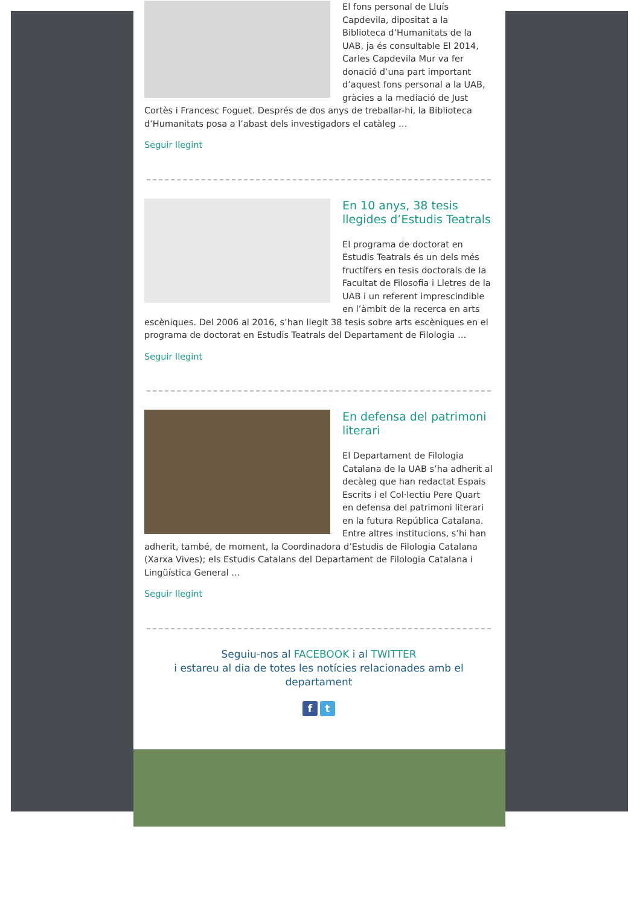El fons personal de Lluís Capdevila, dipositat a la Biblioteca d’Humanitats de la UAB, ja és consultable El 2014, Carles Capdevila Mur va fer donació d’una part important d’aquest fons personal a la UAB, gràcies a la mediació de Just Cortès i Francesc Foguet. Després de dos anys de treballar-hi, la Biblioteca d’Humanitats posa a l’abast dels investigadors el catàleg …
Seguir llegint
En 10 anys, 38 tesis llegides d’Estudis Teatrals
El programa de doctorat en Estudis Teatrals és un dels més fructífers en tesis doctorals de la Facultat de Filosofia i Lletres de la UAB i un referent imprescindible en l’àmbit de la recerca en arts escèniques. Del 2006 al 2016, s’han llegit 38 tesis sobre arts escèniques en el programa de doctorat en Estudis Teatrals del Departament de Filologia …
Seguir llegint
En defensa del patrimoni literari
El Departament de Filologia Catalana de la UAB s’ha adherit al decàleg que han redactat Espais Escrits i el Col·lectiu Pere Quart en defensa del patrimoni literari en la futura República Catalana. Entre altres institucions, s’hi han adherit, també, de moment, la Coordinadora d’Estudis de Filologia Catalana (Xarxa Vives); els Estudis Catalans del Departament de Filologia Catalana i Lingüística General …
Seguir llegint
Seguiu-nos al FACEBOOK i al TWITTER
i estareu al dia de totes les notícies relacionades amb el departament
f t